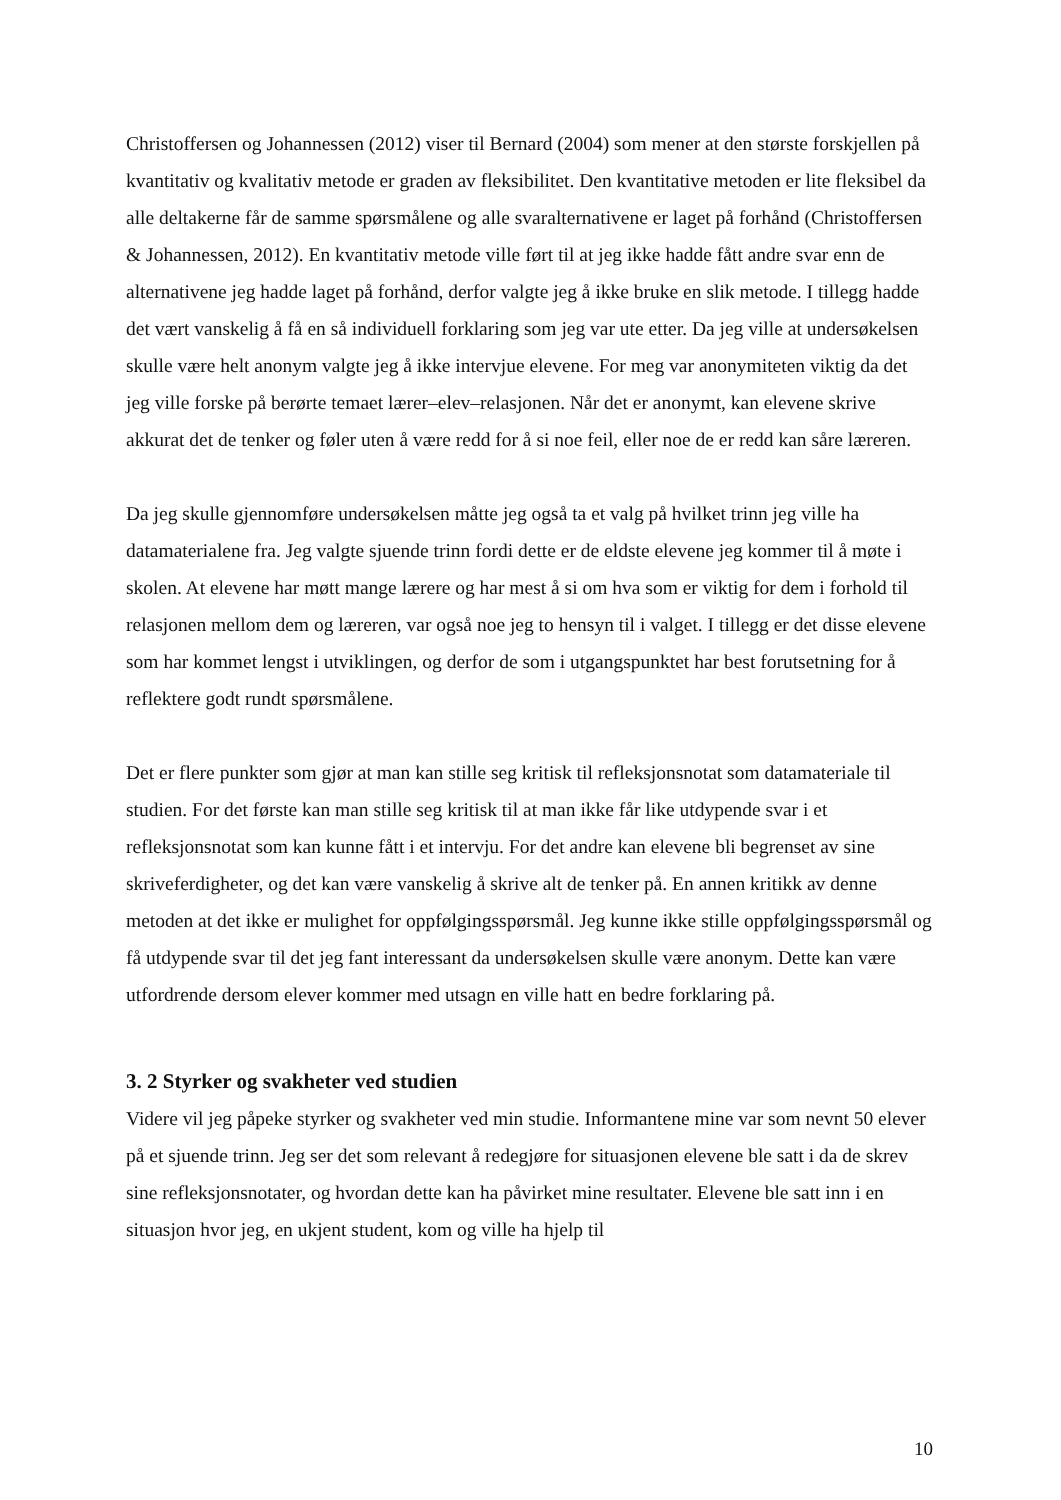Christoffersen og Johannessen (2012) viser til Bernard (2004) som mener at den største forskjellen på kvantitativ og kvalitativ metode er graden av fleksibilitet. Den kvantitative metoden er lite fleksibel da alle deltakerne får de samme spørsmålene og alle svaralternativene er laget på forhånd (Christoffersen & Johannessen, 2012). En kvantitativ metode ville ført til at jeg ikke hadde fått andre svar enn de alternativene jeg hadde laget på forhånd, derfor valgte jeg å ikke bruke en slik metode. I tillegg hadde det vært vanskelig å få en så individuell forklaring som jeg var ute etter. Da jeg ville at undersøkelsen skulle være helt anonym valgte jeg å ikke intervjue elevene. For meg var anonymiteten viktig da det jeg ville forske på berørte temaet lærer–elev–relasjonen. Når det er anonymt, kan elevene skrive akkurat det de tenker og føler uten å være redd for å si noe feil, eller noe de er redd kan såre læreren.
Da jeg skulle gjennomføre undersøkelsen måtte jeg også ta et valg på hvilket trinn jeg ville ha datamaterialene fra. Jeg valgte sjuende trinn fordi dette er de eldste elevene jeg kommer til å møte i skolen. At elevene har møtt mange lærere og har mest å si om hva som er viktig for dem i forhold til relasjonen mellom dem og læreren, var også noe jeg to hensyn til i valget. I tillegg er det disse elevene som har kommet lengst i utviklingen, og derfor de som i utgangspunktet har best forutsetning for å reflektere godt rundt spørsmålene.
Det er flere punkter som gjør at man kan stille seg kritisk til refleksjonsnotat som datamateriale til studien. For det første kan man stille seg kritisk til at man ikke får like utdypende svar i et refleksjonsnotat som kan kunne fått i et intervju. For det andre kan elevene bli begrenset av sine skriveferdigheter, og det kan være vanskelig å skrive alt de tenker på. En annen kritikk av denne metoden at det ikke er mulighet for oppfølgingsspørsmål. Jeg kunne ikke stille oppfølgingsspørsmål og få utdypende svar til det jeg fant interessant da undersøkelsen skulle være anonym. Dette kan være utfordrende dersom elever kommer med utsagn en ville hatt en bedre forklaring på.
3. 2 Styrker og svakheter ved studien
Videre vil jeg påpeke styrker og svakheter ved min studie. Informantene mine var som nevnt 50 elever på et sjuende trinn. Jeg ser det som relevant å redegjøre for situasjonen elevene ble satt i da de skrev sine refleksjonsnotater, og hvordan dette kan ha påvirket mine resultater. Elevene ble satt inn i en situasjon hvor jeg, en ukjent student, kom og ville ha hjelp til
10